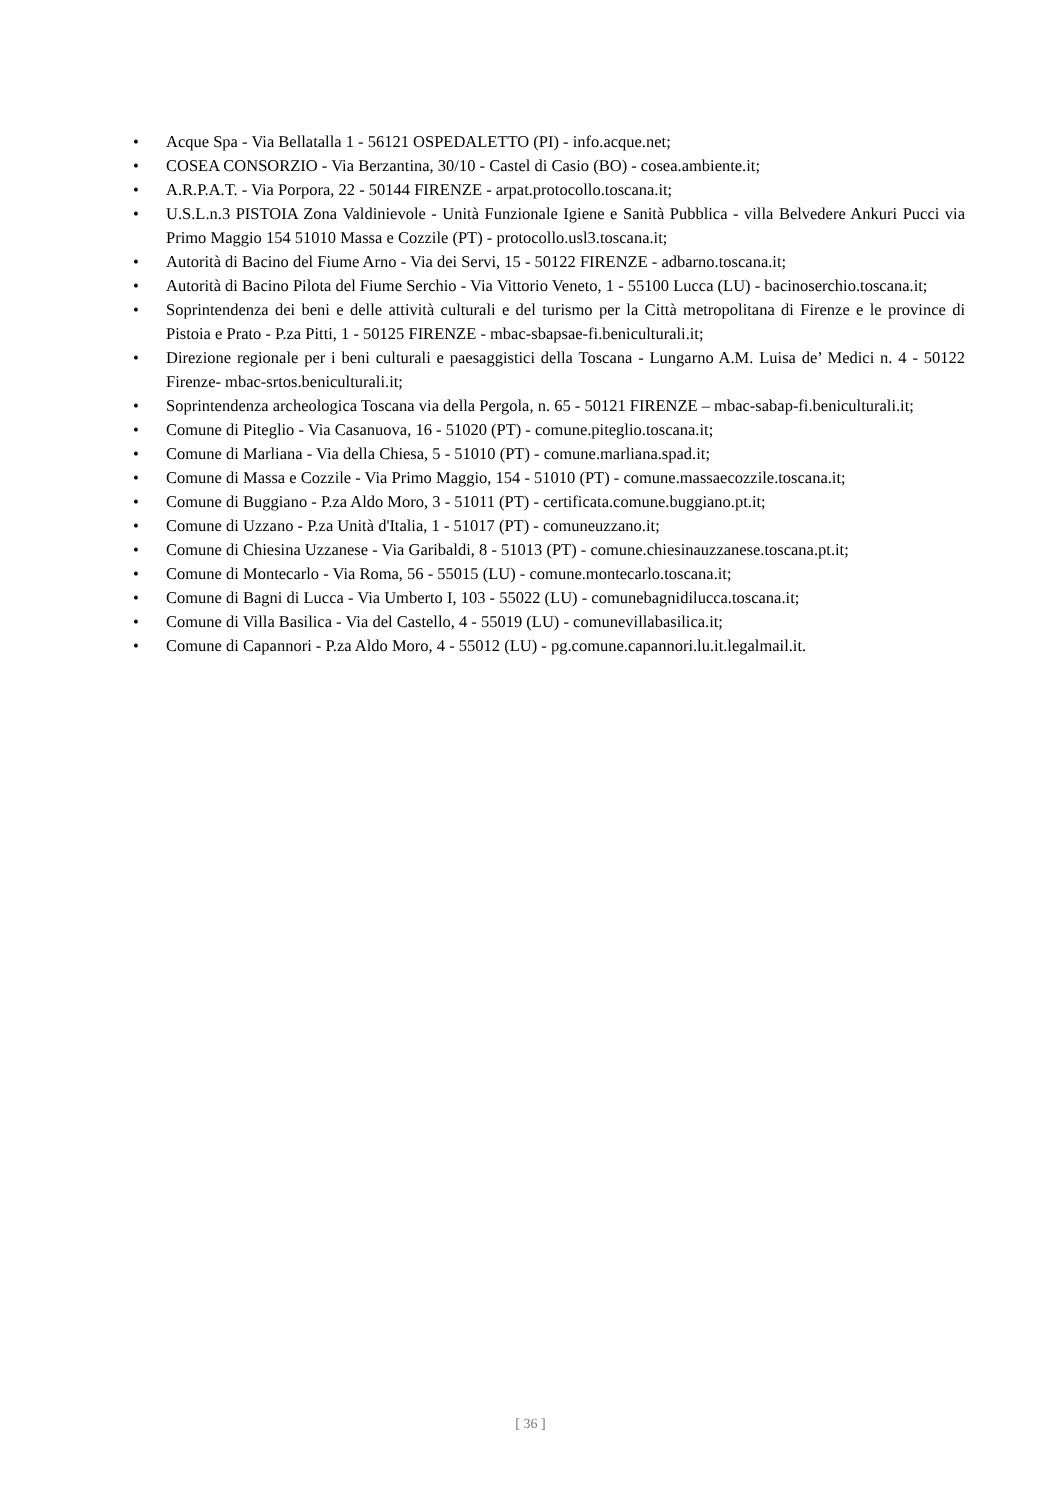• Acque Spa - Via Bellatalla 1 - 56121 OSPEDALETTO (PI) - info.acque.net;
• COSEA CONSORZIO - Via Berzantina, 30/10 - Castel di Casio (BO) - cosea.ambiente.it;
• A.R.P.A.T. - Via Porpora, 22 - 50144 FIRENZE - arpat.protocollo.toscana.it;
• U.S.L.n.3 PISTOIA Zona Valdinievole - Unità Funzionale Igiene e Sanità Pubblica - villa Belvedere Ankuri Pucci via Primo Maggio 154 51010 Massa e Cozzile (PT) - protocollo.usl3.toscana.it;
• Autorità di Bacino del Fiume Arno - Via dei Servi, 15 - 50122 FIRENZE - adbarno.toscana.it;
• Autorità di Bacino Pilota del Fiume Serchio - Via Vittorio Veneto, 1 - 55100 Lucca (LU) - bacinoserchio.toscana.it;
• Soprintendenza dei beni e delle attività culturali e del turismo per la Città metropolitana di Firenze e le province di Pistoia e Prato - P.za Pitti, 1 - 50125 FIRENZE - mbac-sbapsae-fi.beniculturali.it;
• Direzione regionale per i beni culturali e paesaggistici della Toscana - Lungarno A.M. Luisa de’ Medici n. 4 - 50122 Firenze- mbac-srtos.beniculturali.it;
• Soprintendenza archeologica Toscana via della Pergola, n. 65 - 50121 FIRENZE – mbac-sabap-fi.beniculturali.it;
• Comune di Piteglio - Via Casanuova, 16 - 51020 (PT) - comune.piteglio.toscana.it;
• Comune di Marliana - Via della Chiesa, 5 - 51010 (PT) - comune.marliana.spad.it;
• Comune di Massa e Cozzile - Via Primo Maggio, 154 - 51010 (PT) - comune.massaecozzile.toscana.it;
• Comune di Buggiano - P.za Aldo Moro, 3 - 51011 (PT) - certificata.comune.buggiano.pt.it;
• Comune di Uzzano - P.za Unità d'Italia, 1 - 51017 (PT) - comuneuzzano.it;
• Comune di Chiesina Uzzanese - Via Garibaldi, 8 - 51013 (PT) - comune.chiesinauzzanese.toscana.pt.it;
• Comune di Montecarlo - Via Roma, 56 - 55015 (LU) - comune.montecarlo.toscana.it;
• Comune di Bagni di Lucca - Via Umberto I, 103 - 55022 (LU) - comunebagnidilucca.toscana.it;
• Comune di Villa Basilica - Via del Castello, 4 - 55019 (LU) - comunevillabasilica.it;
• Comune di Capannori - P.za Aldo Moro, 4 - 55012 (LU) - pg.comune.capannori.lu.it.legalmail.it.
[ 36 ]